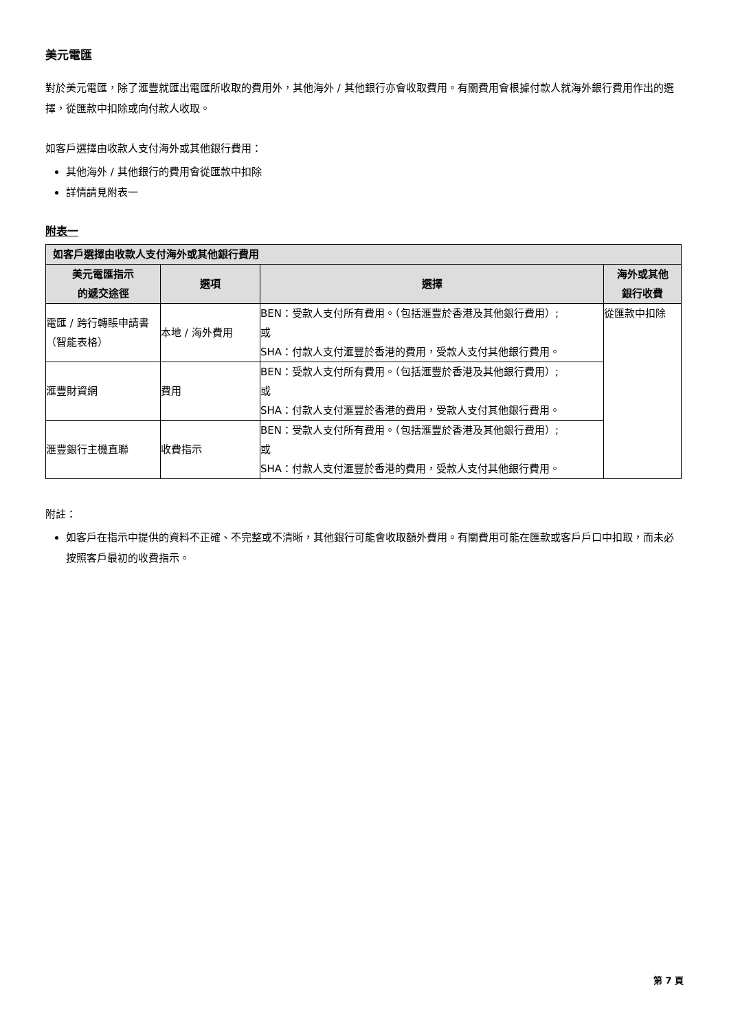美元電匯
對於美元電匯，除了滙豐就匯出電匯所收取的費用外，其他海外 / 其他銀行亦會收取費用。有關費用會根據付款人就海外銀行費用作出的選擇，從匯款中扣除或向付款人收取。
如客戶選擇由收款人支付海外或其他銀行費用：
其他海外 / 其他銀行的費用會從匯款中扣除
詳情請見附表一
附表一
| 如客戶選擇由收款人支付海外或其他銀行費用 | | | |
| --- | --- | --- | --- |
| 美元電匯指示 的遞交途徑 | 選項 | 選擇 | 海外或其他 銀行收費 |
| 電匯 / 跨行轉賬申請書（智能表格） | 本地 / 海外費用 | BEN：受款人支付所有費用。（包括滙豐於香港及其他銀行費用）; 或 SHA：付款人支付滙豐於香港的費用，受款人支付其他銀行費用。 | 從匯款中扣除 |
| 滙豐財資網 | 費用 | BEN：受款人支付所有費用。（包括滙豐於香港及其他銀行費用）; 或 SHA：付款人支付滙豐於香港的費用，受款人支付其他銀行費用。 | |
| 滙豐銀行主機直聯 | 收費指示 | BEN：受款人支付所有費用。（包括滙豐於香港及其他銀行費用）; 或 SHA：付款人支付滙豐於香港的費用，受款人支付其他銀行費用。 | |
附註：
如客戶在指示中提供的資料不正確、不完整或不清晰，其他銀行可能會收取額外費用。有關費用可能在匯款或客戶戶口中扣取，而未必按照客戶最初的收費指示。
第 7 頁